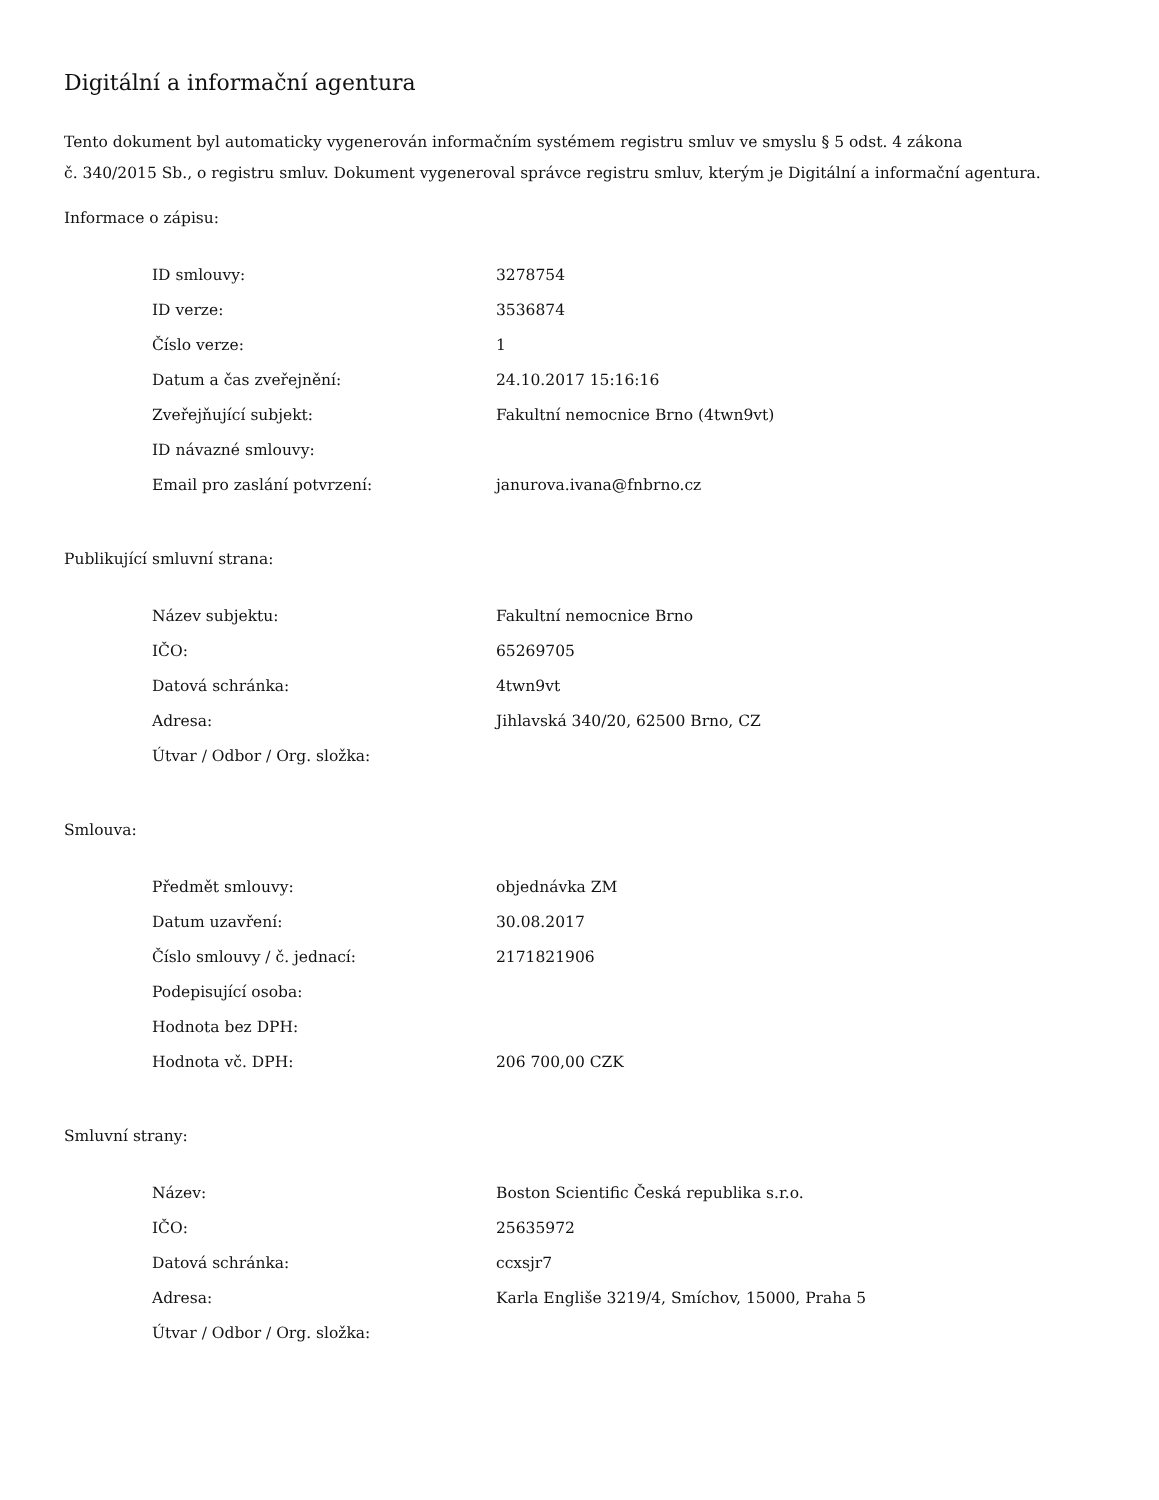Digitální a informační agentura
Tento dokument byl automaticky vygenerován informačním systémem registru smluv ve smyslu § 5 odst. 4 zákona
č. 340/2015 Sb., o registru smluv. Dokument vygeneroval správce registru smluv, kterým je Digitální a informační agentura.
Informace o zápisu:
| ID smlouvy: | 3278754 |
| ID verze: | 3536874 |
| Číslo verze: | 1 |
| Datum a čas zveřejnění: | 24.10.2017 15:16:16 |
| Zveřejňující subjekt: | Fakultní nemocnice Brno (4twn9vt) |
| ID návazné smlouvy: | |
| Email pro zaslání potvrzení: | janurova.ivana@fnbrno.cz |
Publikující smluvní strana:
| Název subjektu: | Fakultní nemocnice Brno |
| IČO: | 65269705 |
| Datová schránka: | 4twn9vt |
| Adresa: | Jihlavská 340/20, 62500 Brno, CZ |
| Útvar / Odbor / Org. složka: | |
Smlouva:
| Předmět smlouvy: | objednávka ZM |
| Datum uzavření: | 30.08.2017 |
| Číslo smlouvy / č. jednací: | 2171821906 |
| Podepisující osoba: | |
| Hodnota bez DPH: | |
| Hodnota vč. DPH: | 206 700,00 CZK |
Smluvní strany:
| Název: | Boston Scientific Česká republika s.r.o. |
| IČO: | 25635972 |
| Datová schránka: | ccxsjr7 |
| Adresa: | Karla Engliše 3219/4, Smíchov, 15000, Praha 5 |
| Útvar / Odbor / Org. složka: | |